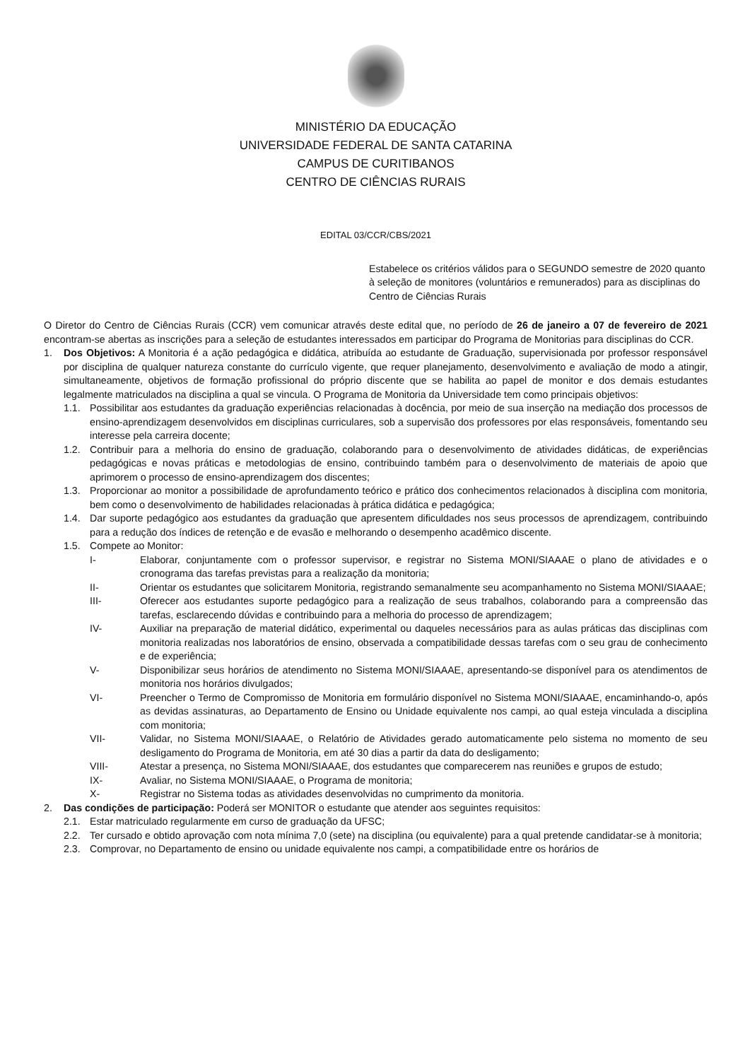MINISTÉRIO DA EDUCAÇÃO
UNIVERSIDADE FEDERAL DE SANTA CATARINA
CAMPUS DE CURITIBANOS
CENTRO DE CIÊNCIAS RURAIS
EDITAL 03/CCR/CBS/2021
Estabelece os critérios válidos para o SEGUNDO semestre de 2020 quanto à seleção de monitores (voluntários e remunerados) para as disciplinas do Centro de Ciências Rurais
O Diretor do Centro de Ciências Rurais (CCR) vem comunicar através deste edital que, no período de 26 de janeiro a 07 de fevereiro de 2021 encontram-se abertas as inscrições para a seleção de estudantes interessados em participar do Programa de Monitorias para disciplinas do CCR.
1. Dos Objetivos: A Monitoria é a ação pedagógica e didática, atribuída ao estudante de Graduação, supervisionada por professor responsável por disciplina de qualquer natureza constante do currículo vigente, que requer planejamento, desenvolvimento e avaliação de modo a atingir, simultaneamente, objetivos de formação profissional do próprio discente que se habilita ao papel de monitor e dos demais estudantes legalmente matriculados na disciplina a qual se vincula. O Programa de Monitoria da Universidade tem como principais objetivos:
1.1. Possibilitar aos estudantes da graduação experiências relacionadas à docência, por meio de sua inserção na mediação dos processos de ensino-aprendizagem desenvolvidos em disciplinas curriculares, sob a supervisão dos professores por elas responsáveis, fomentando seu interesse pela carreira docente;
1.2. Contribuir para a melhoria do ensino de graduação, colaborando para o desenvolvimento de atividades didáticas, de experiências pedagógicas e novas práticas e metodologias de ensino, contribuindo também para o desenvolvimento de materiais de apoio que aprimorem o processo de ensino-aprendizagem dos discentes;
1.3. Proporcionar ao monitor a possibilidade de aprofundamento teórico e prático dos conhecimentos relacionados à disciplina com monitoria, bem como o desenvolvimento de habilidades relacionadas à prática didática e pedagógica;
1.4. Dar suporte pedagógico aos estudantes da graduação que apresentem dificuldades nos seus processos de aprendizagem, contribuindo para a redução dos índices de retenção e de evasão e melhorando o desempenho acadêmico discente.
1.5. Compete ao Monitor:
I- Elaborar, conjuntamente com o professor supervisor, e registrar no Sistema MONI/SIAAAE o plano de atividades e o cronograma das tarefas previstas para a realização da monitoria;
II- Orientar os estudantes que solicitarem Monitoria, registrando semanalmente seu acompanhamento no Sistema MONI/SIAAAE;
III- Oferecer aos estudantes suporte pedagógico para a realização de seus trabalhos, colaborando para a compreensão das tarefas, esclarecendo dúvidas e contribuindo para a melhoria do processo de aprendizagem;
IV- Auxiliar na preparação de material didático, experimental ou daqueles necessários para as aulas práticas das disciplinas com monitoria realizadas nos laboratórios de ensino, observada a compatibilidade dessas tarefas com o seu grau de conhecimento e de experiência;
V- Disponibilizar seus horários de atendimento no Sistema MONI/SIAAAE, apresentando-se disponível para os atendimentos de monitoria nos horários divulgados;
VI- Preencher o Termo de Compromisso de Monitoria em formulário disponível no Sistema MONI/SIAAAE, encaminhando-o, após as devidas assinaturas, ao Departamento de Ensino ou Unidade equivalente nos campi, ao qual esteja vinculada a disciplina com monitoria;
VII- Validar, no Sistema MONI/SIAAAE, o Relatório de Atividades gerado automaticamente pelo sistema no momento de seu desligamento do Programa de Monitoria, em até 30 dias a partir da data do desligamento;
VIII- Atestar a presença, no Sistema MONI/SIAAAE, dos estudantes que comparecerem nas reuniões e grupos de estudo;
IX- Avaliar, no Sistema MONI/SIAAAE, o Programa de monitoria;
X- Registrar no Sistema todas as atividades desenvolvidas no cumprimento da monitoria.
2. Das condições de participação: Poderá ser MONITOR o estudante que atender aos seguintes requisitos:
2.1. Estar matriculado regularmente em curso de graduação da UFSC;
2.2. Ter cursado e obtido aprovação com nota mínima 7,0 (sete) na disciplina (ou equivalente) para a qual pretende candidatar-se à monitoria;
2.3. Comprovar, no Departamento de ensino ou unidade equivalente nos campi, a compatibilidade entre os horários de